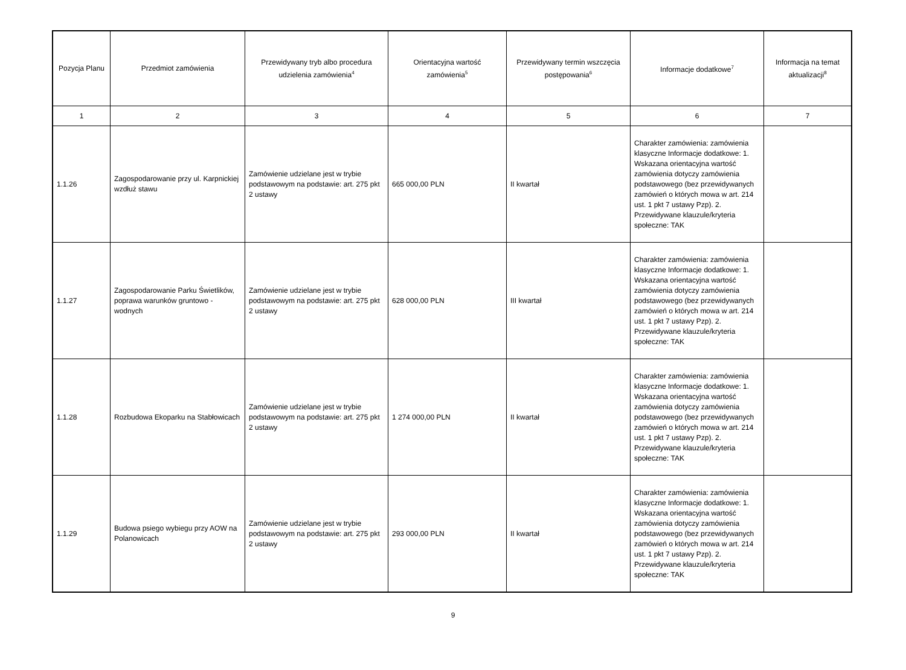| Pozycja Planu | Przedmiot zamówienia | Przewidywany tryb albo procedura udzielenia zamówienia<sup>4</sup> | Orientacyjna wartość zamówienia<sup>5</sup> | Przewidywany termin wszczęcia postępowania<sup>6</sup> | Informacje dodatkowe<sup>7</sup> | Informacja na temat aktualizacji<sup>8</sup> |
| --- | --- | --- | --- | --- | --- | --- |
| 1 | 2 | 3 | 4 | 5 | 6 | 7 |
| 1.1.26 | Zagospodarowanie przy ul. Karpnickiej wzdłuż stawu | Zamówienie udzielane jest w trybie podstawowym na podstawie: art. 275 pkt 2 ustawy | 665 000,00 PLN | II kwartał | Charakter zamówienia: zamówienia klasyczne Informacje dodatkowe: 1. Wskazana orientacyjna wartość zamówienia dotyczy zamówienia podstawowego (bez przewidywanych zamówień o których mowa w art. 214 ust. 1 pkt 7 ustawy Pzp). 2. Przewidywane klauzule/kryteria społeczne: TAK | |
| 1.1.27 | Zagospodarowanie Parku Świetlików, poprawa warunków gruntowo - wodnych | Zamówienie udzielane jest w trybie podstawowym na podstawie: art. 275 pkt 2 ustawy | 628 000,00 PLN | III kwartał | Charakter zamówienia: zamówienia klasyczne Informacje dodatkowe: 1. Wskazana orientacyjna wartość zamówienia dotyczy zamówienia podstawowego (bez przewidywanych zamówień o których mowa w art. 214 ust. 1 pkt 7 ustawy Pzp). 2. Przewidywane klauzule/kryteria społeczne: TAK | |
| 1.1.28 | Rozbudowa Ekoparku na Stabłowicach | Zamówienie udzielane jest w trybie podstawowym na podstawie: art. 275 pkt 2 ustawy | 1 274 000,00 PLN | II kwartał | Charakter zamówienia: zamówienia klasyczne Informacje dodatkowe: 1. Wskazana orientacyjna wartość zamówienia dotyczy zamówienia podstawowego (bez przewidywanych zamówień o których mowa w art. 214 ust. 1 pkt 7 ustawy Pzp). 2. Przewidywane klauzule/kryteria społeczne: TAK | |
| 1.1.29 | Budowa psiego wybiegu przy AOW na Polanowicach | Zamówienie udzielane jest w trybie podstawowym na podstawie: art. 275 pkt 2 ustawy | 293 000,00 PLN | II kwartał | Charakter zamówienia: zamówienia klasyczne Informacje dodatkowe: 1. Wskazana orientacyjna wartość zamówienia dotyczy zamówienia podstawowego (bez przewidywanych zamówień o których mowa w art. 214 ust. 1 pkt 7 ustawy Pzp). 2. Przewidywane klauzule/kryteria społeczne: TAK | |
9